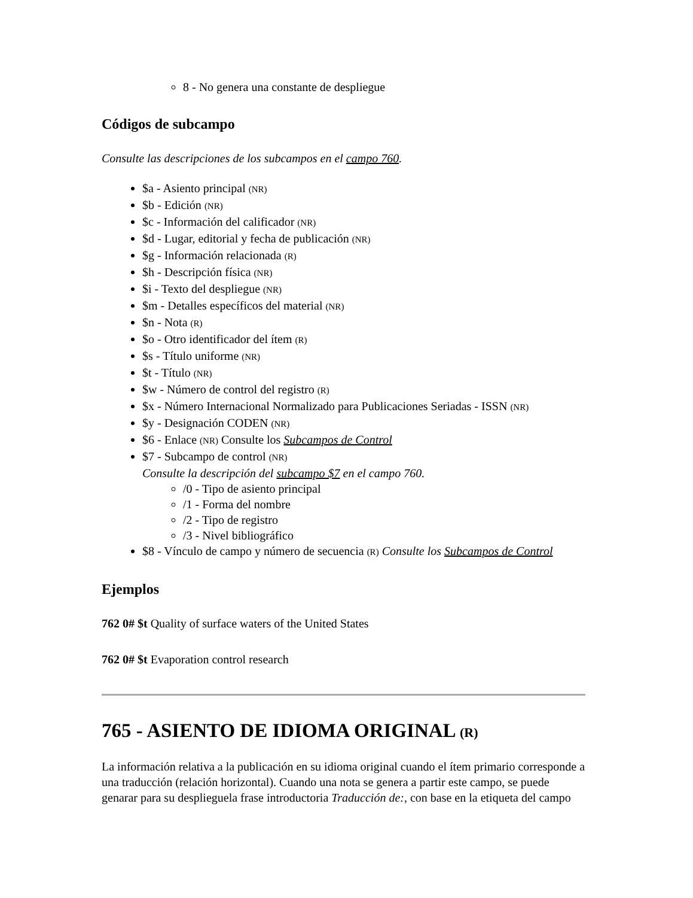8 - No genera una constante de despliegue
Códigos de subcampo
Consulte las descripciones de los subcampos en el campo 760.
$a - Asiento principal (NR)
$b - Edición (NR)
$c - Información del calificador (NR)
$d - Lugar, editorial y fecha de publicación (NR)
$g - Información relacionada (R)
$h - Descripción física (NR)
$i - Texto del despliegue (NR)
$m - Detalles específicos del material (NR)
$n - Nota (R)
$o - Otro identificador del ítem (R)
$s - Título uniforme (NR)
$t - Título (NR)
$w - Número de control del registro (R)
$x - Número Internacional Normalizado para Publicaciones Seriadas - ISSN (NR)
$y - Designación CODEN (NR)
$6 - Enlace (NR) Consulte los Subcampos de Control
$7 - Subcampo de control (NR)
Consulte la descripción del subcampo $7 en el campo 760.
/0 - Tipo de asiento principal
/1 - Forma del nombre
/2 - Tipo de registro
/3 - Nivel bibliográfico
$8 - Vínculo de campo y número de secuencia (R) Consulte los Subcampos de Control
Ejemplos
762 0# $t Quality of surface waters of the United States
762 0# $t Evaporation control research
765 - ASIENTO DE IDIOMA ORIGINAL (R)
La información relativa a la publicación en su idioma original cuando el ítem primario corresponde a una traducción (relación horizontal). Cuando una nota se genera a partir este campo, se puede genarar para su despliegue­la frase introductoria Traducción de:, con base en la etiqueta del campo